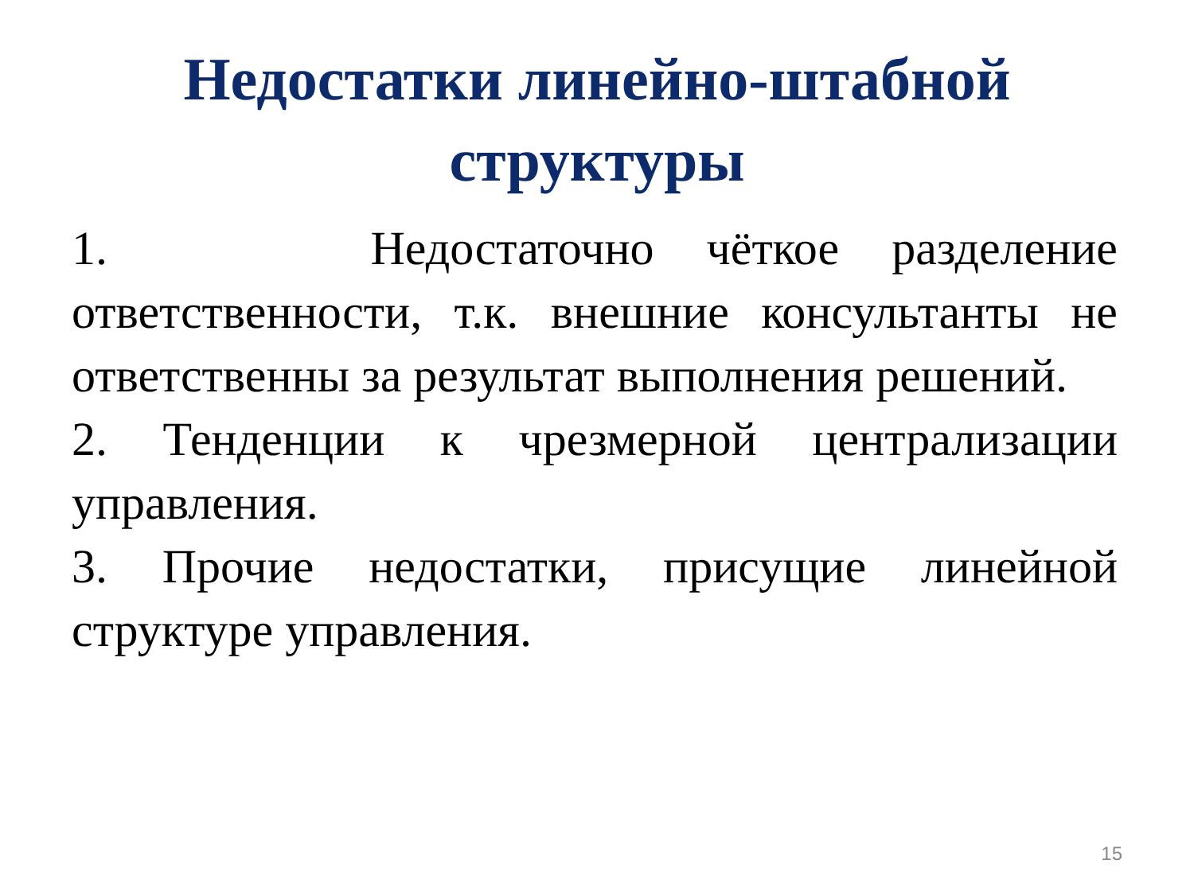Недостатки линейно-штабной
структуры
1. Недостаточно чёткое разделение ответственности, т.к. внешние консультанты не ответственны за результат выполнения решений.
2. Тенденции к чрезмерной централизации управления.
3. Прочие недостатки, присущие линейной структуре управления.
15